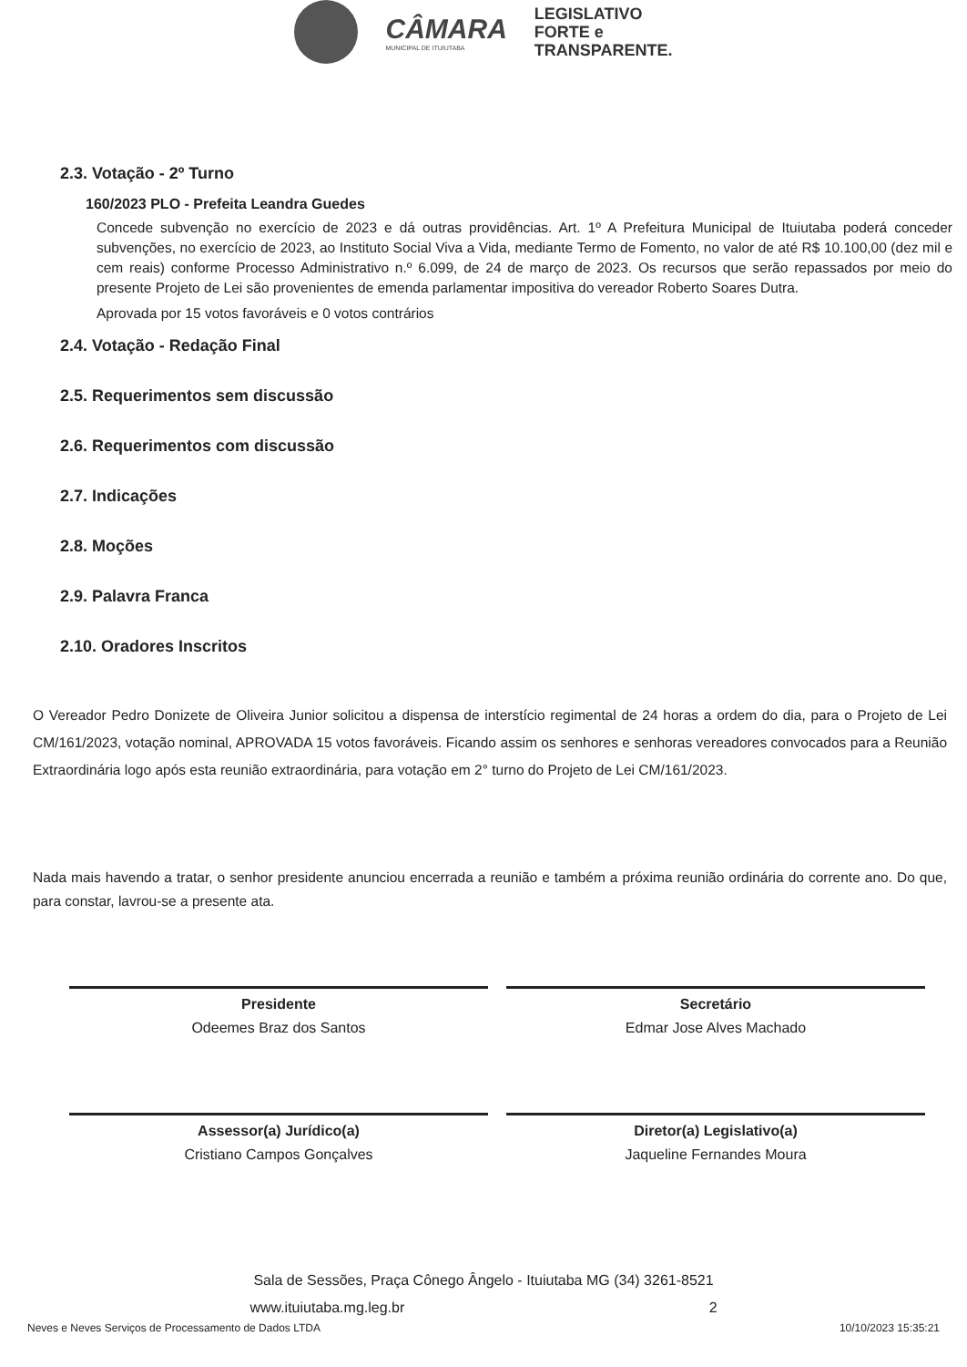CÂMARA
MUNICIPAL DE ITUIUTABA
LEGISLATIVO
FORTE e
TRANSPARENTE.
2.3. Votação - 2º Turno
160/2023 PLO - Prefeita Leandra Guedes
Concede subvenção no exercício de 2023 e dá outras providências. Art. 1º A Prefeitura Municipal de Ituiutaba poderá conceder subvenções, no exercício de 2023, ao Instituto Social Viva a Vida, mediante Termo de Fomento, no valor de até R$ 10.100,00 (dez mil e cem reais) conforme Processo Administrativo n.º 6.099, de 24 de março de 2023. Os recursos que serão repassados por meio do presente Projeto de Lei são provenientes de emenda parlamentar impositiva do vereador Roberto Soares Dutra.
Aprovada por 15 votos favoráveis e 0 votos contrários
2.4. Votação - Redação Final
2.5. Requerimentos sem discussão
2.6. Requerimentos com discussão
2.7. Indicações
2.8. Moções
2.9. Palavra Franca
2.10. Oradores Inscritos
O Vereador Pedro Donizete de Oliveira Junior solicitou a dispensa de interstício regimental de 24 horas a ordem do dia, para o Projeto de Lei CM/161/2023, votação nominal, APROVADA 15 votos favoráveis. Ficando assim os senhores e senhoras vereadores convocados para a Reunião Extraordinária logo após esta reunião extraordinária, para votação em 2° turno do Projeto de Lei CM/161/2023.
Nada mais havendo a tratar, o senhor presidente anunciou encerrada a reunião e também a próxima reunião ordinária do corrente ano. Do que, para constar, lavrou-se a presente ata.
Presidente
Odeemes Braz dos Santos
Secretário
Edmar Jose Alves Machado
Assessor(a) Jurídico(a)
Cristiano Campos Gonçalves
Diretor(a) Legislativo(a)
Jaqueline Fernandes Moura
Sala de Sessões, Praça Cônego Ângelo - Ituiutaba MG (34) 3261-8521
www.ituiutaba.mg.leg.br 2
Neves e Neves Serviços de Processamento de Dados LTDA 10/10/2023 15:35:21